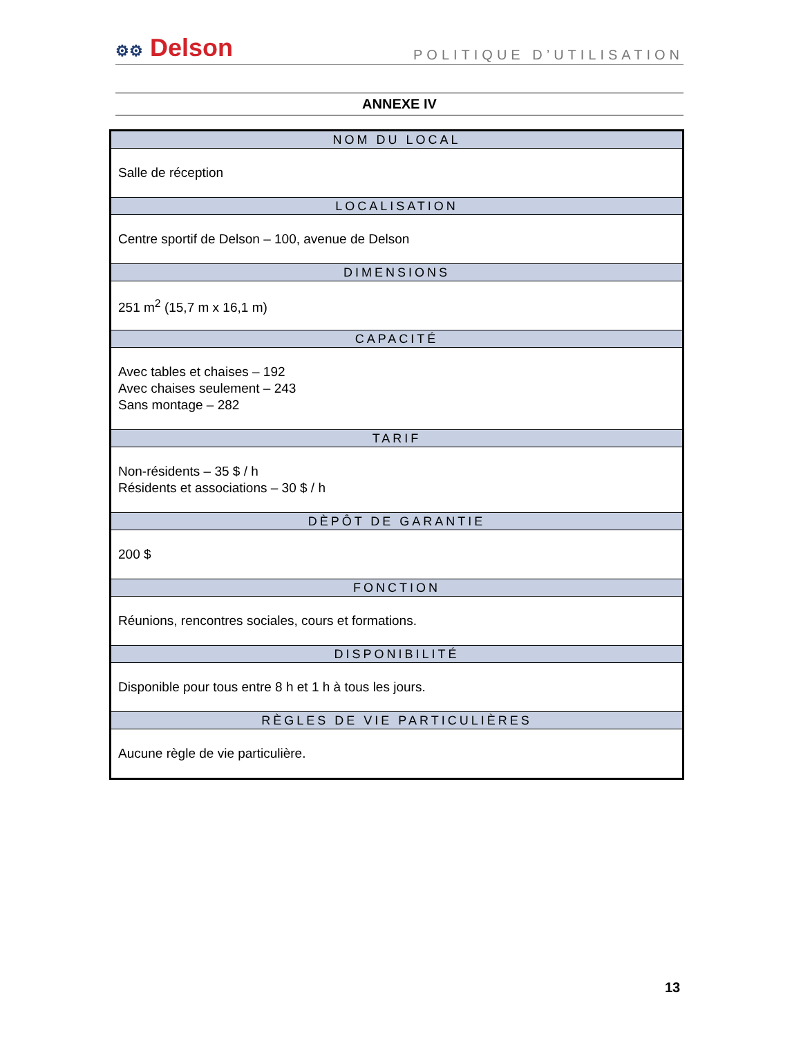⚙⚙ Delson
POLITIQUE D’UTILISATION
ANNEXE IV
| NOM DU LOCAL |
| --- |
| Salle de réception |
| LOCALISATION |
| Centre sportif de Delson – 100, avenue de Delson |
| DIMENSIONS |
| 251 m<sup>2</sup> (15,7 m x 16,1 m) |
| CAPACITÉ |
| Avec tables et chaises – 192 Avec chaises seulement – 243 Sans montage – 282 |
| TARIF |
| Non-résidents – 35 $ / h Résidents et associations – 30 $ / h |
| DÈPÔT DE GARANTIE |
| 200 $ |
| FONCTION |
| Réunions, rencontres sociales, cours et formations. |
| DISPONIBILITÉ |
| Disponible pour tous entre 8 h et 1 h à tous les jours. |
| RÈGLES DE VIE PARTICULIÈRES |
| Aucune règle de vie particulière. |
13